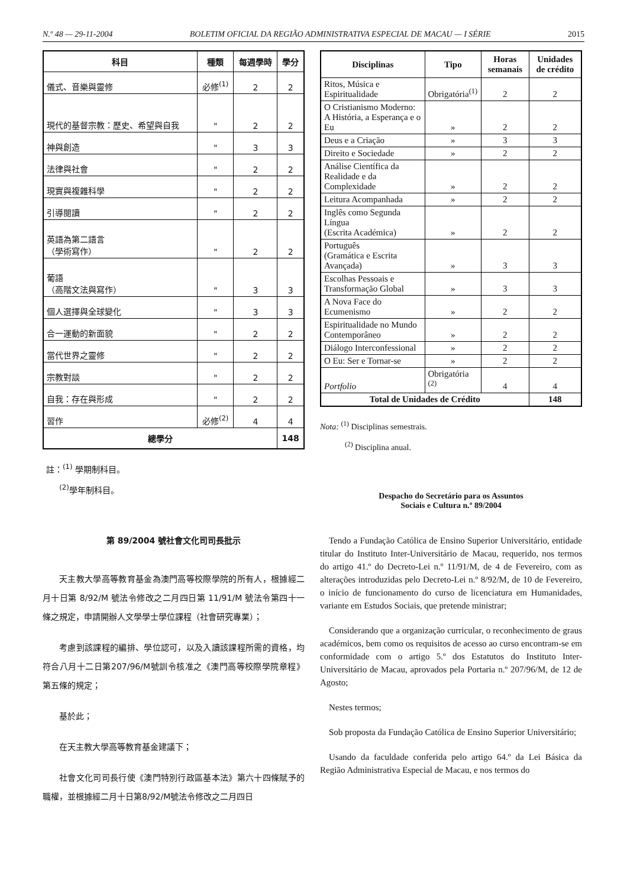N.º 48 — 29-11-2004 BOLETIM OFICIAL DA REGIÃO ADMINISTRATIVA ESPECIAL DE MACAU — I SÉRIE 2015
| 科目 | 種類 | 每週學時 | 學分 |
| --- | --- | --- | --- |
| 儀式、音樂與靈修 | 必修<sup>(1)</sup> | 2 | 2 |
| 現代的基督宗教：歷史、希望與自我 | " | 2 | 2 |
| 神與創造 | " | 3 | 3 |
| 法律與社會 | " | 2 | 2 |
| 現實與複雜科學 | " | 2 | 2 |
| 引導閱讀 | " | 2 | 2 |
| 英語為第二語言 （學術寫作） | " | 2 | 2 |
| 葡語 （高階文法與寫作） | " | 3 | 3 |
| 個人選擇與全球變化 | " | 3 | 3 |
| 合一運動的新面貌 | " | 2 | 2 |
| 當代世界之靈修 | " | 2 | 2 |
| 宗教對談 | " | 2 | 2 |
| 自我：存在與形成 | " | 2 | 2 |
| 習作 | 必修<sup>(2)</sup> | 4 | 4 |
| 總學分 | | | 148 |
註：<sup>(1)</sup> 學期制科目。
<sup>(2)</sup> 學年制科目。
第 89/2004 號社會文化司司長批示
天主教大學高等教育基金為澳門高等校際學院的所有人，根據經二月十日第 8/92/M 號法令修改之二月四日第 11/91/M 號法令第四十一條之規定，申請開辦人文學學士學位課程（社會研究專業）；
考慮到該課程的編排、學位認可，以及入讀該課程所需的資格，均符合八月十二日第207/96/M號訓令核准之《澳門高等校際學院章程》第五條的規定；
基於此；
在天主教大學高等教育基金建議下；
社會文化司司長行使《澳門特別行政區基本法》第六十四條賦予的職權，並根據經二月十日第8/92/M號法令修改之二月四日
| Disciplinas | Tipo | Horas semanais | Unidades de crédito |
| --- | --- | --- | --- |
| Ritos, Música e Espiritualidade | Obrigatória<sup>(1)</sup> | 2 | 2 |
| O Cristianismo Moderno: A História, a Esperança e o Eu | » | 2 | 2 |
| Deus e a Criação | » | 3 | 3 |
| Direito e Sociedade | » | 2 | 2 |
| Análise Científica da Realidade e da Complexidade | » | 2 | 2 |
| Leitura Acompanhada | » | 2 | 2 |
| Inglês como Segunda Língua (Escrita Académica) | » | 2 | 2 |
| Português (Gramática e Escrita Avançada) | » | 3 | 3 |
| Escolhas Pessoais e Transformação Global | » | 3 | 3 |
| A Nova Face do Ecumenismo | » | 2 | 2 |
| Espiritualidade no Mundo Contemporâneo | » | 2 | 2 |
| Diálogo Interconfessional | » | 2 | 2 |
| O Eu: Ser e Tornar-se | » | 2 | 2 |
| Portfolio | Obrigatória <sup>(2)</sup> | 4 | 4 |
| Total de Unidades de Crédito | | | 148 |
Nota: <sup>(1)</sup> Disciplinas semestrais.
<sup>(2)</sup> Disciplina anual.
Despacho do Secretário para os Assuntos
Sociais e Cultura n.º 89/2004
Tendo a Fundação Católica de Ensino Superior Universitário, entidade titular do Instituto Inter-Universitário de Macau, requerido, nos termos do artigo 41.º do Decreto-Lei n.º 11/91/M, de 4 de Fevereiro, com as alterações introduzidas pelo Decreto-Lei n.º 8/92/M, de 10 de Fevereiro, o início de funcionamento do curso de licenciatura em Humanidades, variante em Estudos Sociais, que pretende ministrar;
Considerando que a organização curricular, o reconhecimento de graus académicos, bem como os requisitos de acesso ao curso encontram-se em conformidade com o artigo 5.º dos Estatutos do Instituto Inter-Universitário de Macau, aprovados pela Portaria n.º 207/96/M, de 12 de Agosto;
Nestes termos;
Sob proposta da Fundação Católica de Ensino Superior Universitário;
Usando da faculdade conferida pelo artigo 64.º da Lei Básica da Região Administrativa Especial de Macau, e nos termos do